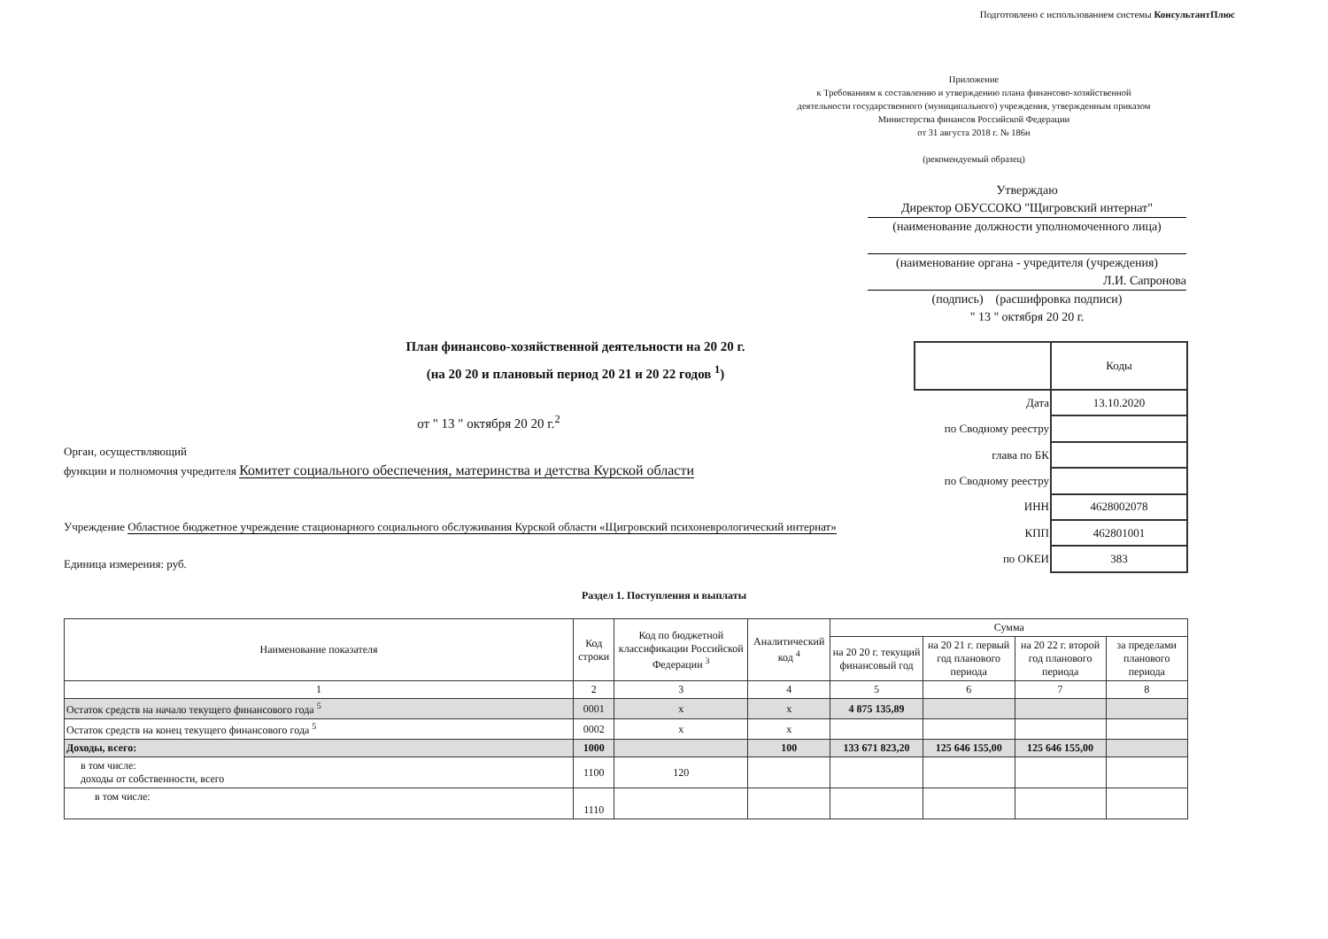Подготовлено с использованием системы КонсультантПлюс
Приложение
к Требованиям к составлению и утверждению плана финансово-хозяйственной деятельности государственного (муниципального) учреждения, утвержденным приказом Министерства финансов Российской Федерации
от 31 августа 2018 г. № 186н
(рекомендуемый образец)
Утверждаю
Директор ОБУССОКО "Щигровский интернат"
(наименование должности уполномоченного лица)
(наименование органа - учредителя (учреждения)
Л.И. Сапронова
(подпись) (расшифровка подписи)
" 13 " октября 20 20 г.
План финансово-хозяйственной деятельности на 20 20 г.
(на 20 20 и плановый период 20 21 и 20 22 годов <sup>1</sup>)
от " 13 " октября 20 20 г.<sup>2</sup>
Орган, осуществляющий
функции и полномочия учредителя Комитет социального обеспечения, материнства и детства Курской области
Учреждение Областное бюджетное учреждение стационарного социального обслуживания Курской области «Щигровский психоневрологический интернат»
Единица измерения: руб.
| | Коды |
| Дата | 13.10.2020 |
| по Сводному реестру | |
| глава по БК | |
| по Сводному реестру | |
| ИНН | 4628002078 |
| КПП | 462801001 |
| по ОКЕИ | 383 |
Раздел 1. Поступления и выплаты
| Наименование показателя | Код строки | Код по бюджетной классификации Российской Федерации <sup>3</sup> | Аналитический код <sup>4</sup> | Сумма | | | |
| --- | --- | --- | --- | --- | --- | --- | --- |
| | | | | на 20 20 г. текущий финансовый год | на 20 21 г. первый год планового периода | на 20 22 г. второй год планового периода | за пределами планового периода |
| 1 | 2 | 3 | 4 | 5 | 6 | 7 | 8 |
| Остаток средств на начало текущего финансового года <sup>5</sup> | 0001 | х | х | 4 875 135,89 | | | |
| Остаток средств на конец текущего финансового года <sup>5</sup> | 0002 | х | х | | | | |
| Доходы, всего: | 1000 | | 100 | 133 671 823,20 | 125 646 155,00 | 125 646 155,00 | |
| в том числе: доходы от собственности, всего | 1100 | 120 | | | | | |
| в том числе: | 1110 | | | | | | |